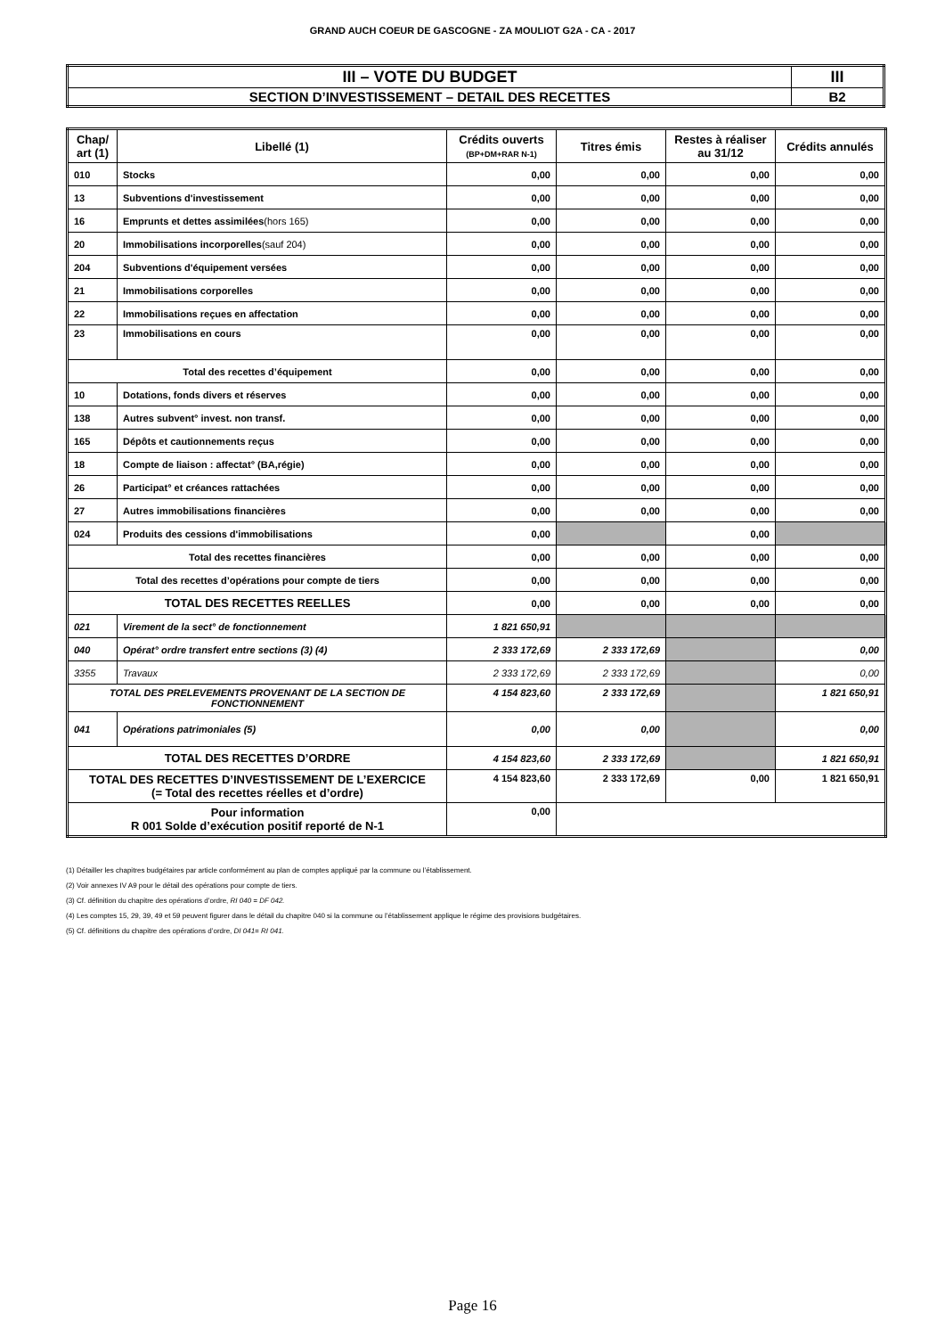GRAND AUCH COEUR DE GASCOGNE - ZA MOULIOT G2A - CA - 2017
| III – VOTE DU BUDGET | III |
| SECTION D’INVESTISSEMENT – DETAIL DES RECETTES | B2 |
| Chap/ art (1) | Libellé (1) | Crédits ouverts (BP+DM+RAR N-1) | Titres émis | Restes à réaliser au 31/12 | Crédits annulés |
| --- | --- | --- | --- | --- | --- |
| 010 | Stocks | 0,00 | 0,00 | 0,00 | 0,00 |
| 13 | Subventions d'investissement | 0,00 | 0,00 | 0,00 | 0,00 |
| 16 | Emprunts et dettes assimilées (hors 165) | 0,00 | 0,00 | 0,00 | 0,00 |
| 20 | Immobilisations incorporelles (sauf 204) | 0,00 | 0,00 | 0,00 | 0,00 |
| 204 | Subventions d'équipement versées | 0,00 | 0,00 | 0,00 | 0,00 |
| 21 | Immobilisations corporelles | 0,00 | 0,00 | 0,00 | 0,00 |
| 22 | Immobilisations reçues en affectation | 0,00 | 0,00 | 0,00 | 0,00 |
| 23 | Immobilisations en cours | 0,00 | 0,00 | 0,00 | 0,00 |
| Total des recettes d’équipement | | 0,00 | 0,00 | 0,00 | 0,00 |
| 10 | Dotations, fonds divers et réserves | 0,00 | 0,00 | 0,00 | 0,00 |
| 138 | Autres subvent° invest. non transf. | 0,00 | 0,00 | 0,00 | 0,00 |
| 165 | Dépôts et cautionnements reçus | 0,00 | 0,00 | 0,00 | 0,00 |
| 18 | Compte de liaison : affectat° (BA,régie) | 0,00 | 0,00 | 0,00 | 0,00 |
| 26 | Participat° et créances rattachées | 0,00 | 0,00 | 0,00 | 0,00 |
| 27 | Autres immobilisations financières | 0,00 | 0,00 | 0,00 | 0,00 |
| 024 | Produits des cessions d'immobilisations | 0,00 | | 0,00 | |
| Total des recettes financières | | 0,00 | 0,00 | 0,00 | 0,00 |
| Total des recettes d’opérations pour compte de tiers | | 0,00 | 0,00 | 0,00 | 0,00 |
| TOTAL DES RECETTES REELLES | | 0,00 | 0,00 | 0,00 | 0,00 |
| 021 | Virement de la sect° de fonctionnement | 1 821 650,91 | | | |
| 040 | Opérat° ordre transfert entre sections (3) (4) | 2 333 172,69 | 2 333 172,69 | | 0,00 |
| 3355 | Travaux | 2 333 172,69 | 2 333 172,69 | | 0,00 |
| TOTAL DES PRELEVEMENTS PROVENANT DE LA SECTION DE FONCTIONNEMENT | | 4 154 823,60 | 2 333 172,69 | | 1 821 650,91 |
| 041 | Opérations patrimoniales (5) | 0,00 | 0,00 | | 0,00 |
| TOTAL DES RECETTES D’ORDRE | | 4 154 823,60 | 2 333 172,69 | | 1 821 650,91 |
| TOTAL DES RECETTES D’INVESTISSEMENT DE L’EXERCICE (= Total des recettes réelles et d’ordre) | | 4 154 823,60 | 2 333 172,69 | 0,00 | 1 821 650,91 |
| Pour information R 001 Solde d’exécution positif reporté de N-1 | | 0,00 | | | |
(1) Détailler les chapitres budgétaires par article conformément au plan de comptes appliqué par la commune ou l’établissement.
(2) Voir annexes IV A9 pour le détail des opérations pour compte de tiers.
(3) Cf. définition du chapitre des opérations d’ordre, RI 040 = DF 042.
(4) Les comptes 15, 29, 39, 49 et 59 peuvent figurer dans le détail du chapitre 040 si la commune ou l’établissement applique le régime des provisions budgétaires.
(5) Cf. définitions du chapitre des opérations d’ordre, DI 041= RI 041.
Page 16